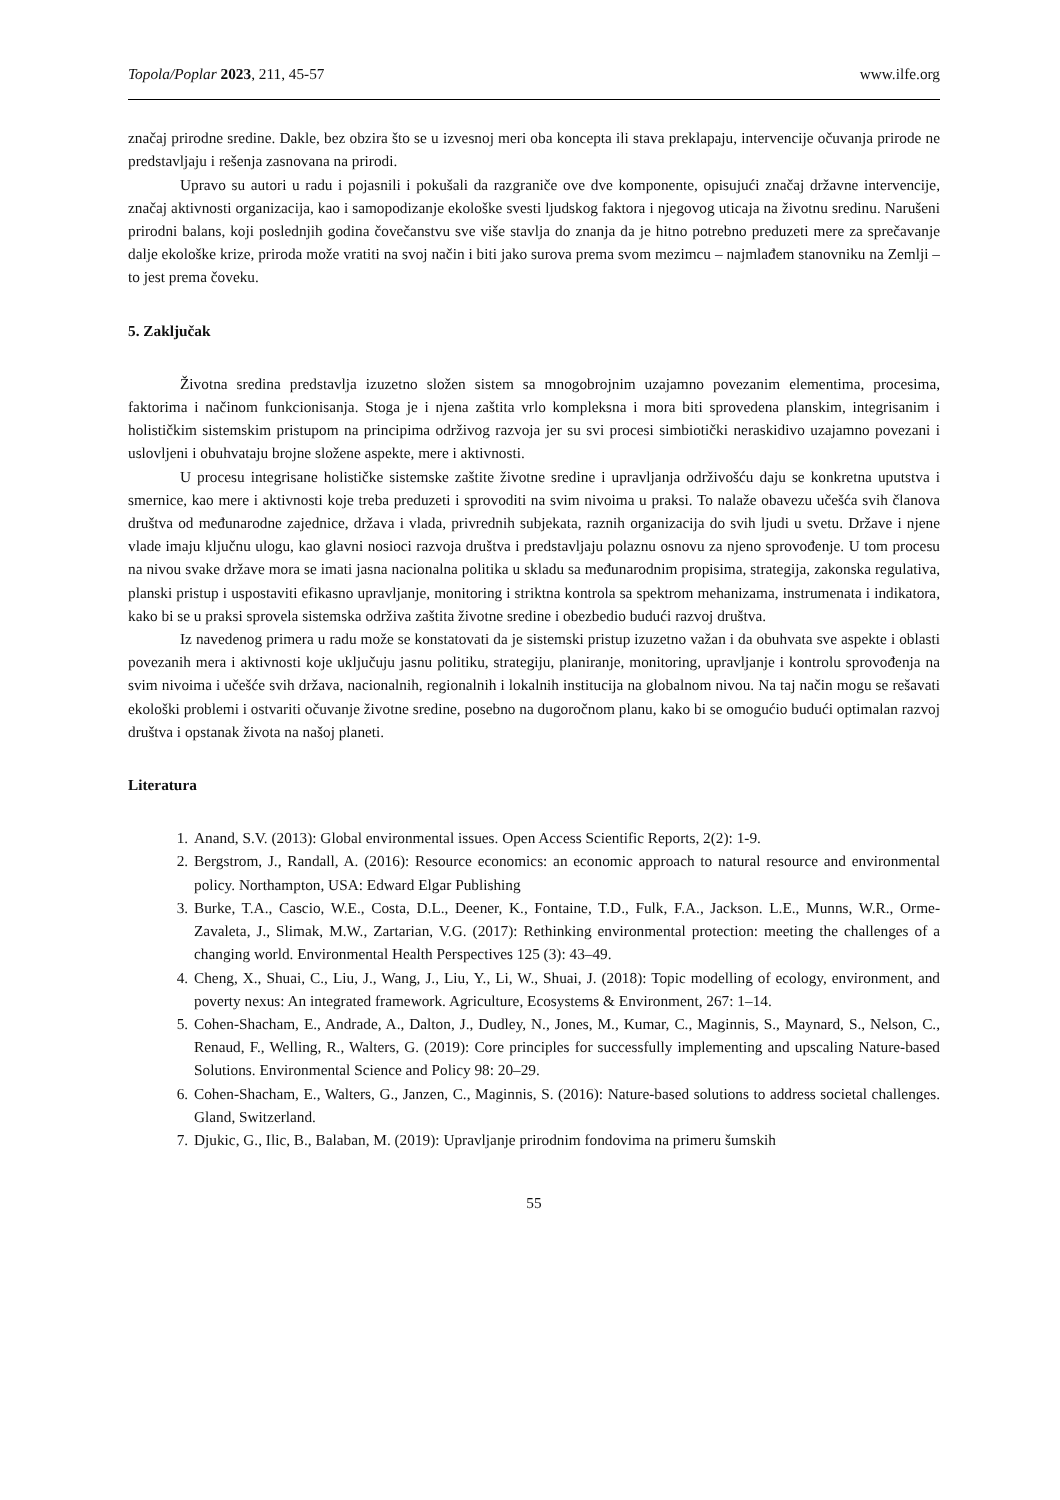Topola/Poplar 2023, 211, 45-57 www.ilfe.org
značaj prirodne sredine. Dakle, bez obzira što se u izvesnoj meri oba koncepta ili stava preklapaju, intervencije očuvanja prirode ne predstavljaju i rešenja zasnovana na prirodi.
Upravo su autori u radu i pojasnili i pokušali da razgraniče ove dve komponente, opisujući značaj državne intervencije, značaj aktivnosti organizacija, kao i samopodizanje ekološke svesti ljudskog faktora i njegovog uticaja na životnu sredinu. Narušeni prirodni balans, koji poslednjih godina čovečanstvu sve više stavlja do znanja da je hitno potrebno preduzeti mere za sprečavanje dalje ekološke krize, priroda može vratiti na svoj način i biti jako surova prema svom mezimcu – najmlađem stanovniku na Zemlji – to jest prema čoveku.
5. Zaključak
Životna sredina predstavlja izuzetno složen sistem sa mnogobrojnim uzajamno povezanim elementima, procesima, faktorima i načinom funkcionisanja. Stoga je i njena zaštita vrlo kompleksna i mora biti sprovedena planskim, integrisanim i holističkim sistemskim pristupom na principima održivog razvoja jer su svi procesi simbiotički neraskidivo uzajamno povezani i uslovljeni i obuhvataju brojne složene aspekte, mere i aktivnosti.
U procesu integrisane holističke sistemske zaštite životne sredine i upravljanja održivošću daju se konkretna uputstva i smernice, kao mere i aktivnosti koje treba preduzeti i sprovoditi na svim nivoima u praksi. To nalaže obavezu učešća svih članova društva od međunarodne zajednice, država i vlada, privrednih subjekata, raznih organizacija do svih ljudi u svetu. Države i njene vlade imaju ključnu ulogu, kao glavni nosioci razvoja društva i predstavljaju polaznu osnovu za njeno sprovođenje. U tom procesu na nivou svake države mora se imati jasna nacionalna politika u skladu sa međunarodnim propisima, strategija, zakonska regulativa, planski pristup i uspostaviti efikasno upravljanje, monitoring i striktna kontrola sa spektrom mehanizama, instrumenata i indikatora, kako bi se u praksi sprovela sistemska održiva zaštita životne sredine i obezbedio budući razvoj društva.
Iz navedenog primera u radu može se konstatovati da je sistemski pristup izuzetno važan i da obuhvata sve aspekte i oblasti povezanih mera i aktivnosti koje uključuju jasnu politiku, strategiju, planiranje, monitoring, upravljanje i kontrolu sprovođenja na svim nivoima i učešće svih država, nacionalnih, regionalnih i lokalnih institucija na globalnom nivou. Na taj način mogu se rešavati ekološki problemi i ostvariti očuvanje životne sredine, posebno na dugoročnom planu, kako bi se omogućio budući optimalan razvoj društva i opstanak života na našoj planeti.
Literatura
1. Anand, S.V. (2013): Global environmental issues. Open Access Scientific Reports, 2(2): 1-9.
2. Bergstrom, J., Randall, A. (2016): Resource economics: an economic approach to natural resource and environmental policy. Northampton, USA: Edward Elgar Publishing
3. Burke, T.A., Cascio, W.E., Costa, D.L., Deener, K., Fontaine, T.D., Fulk, F.A., Jackson. L.E., Munns, W.R., Orme-Zavaleta, J., Slimak, M.W., Zartarian, V.G. (2017): Rethinking environmental protection: meeting the challenges of a changing world. Environmental Health Perspectives 125 (3): 43–49.
4. Cheng, X., Shuai, C., Liu, J., Wang, J., Liu, Y., Li, W., Shuai, J. (2018): Topic modelling of ecology, environment, and poverty nexus: An integrated framework. Agriculture, Ecosystems & Environment, 267: 1–14.
5. Cohen-Shacham, E., Andrade, A., Dalton, J., Dudley, N., Jones, M., Kumar, C., Maginnis, S., Maynard, S., Nelson, C., Renaud, F., Welling, R., Walters, G. (2019): Core principles for successfully implementing and upscaling Nature-based Solutions. Environmental Science and Policy 98: 20–29.
6. Cohen-Shacham, E., Walters, G., Janzen, C., Maginnis, S. (2016): Nature-based solutions to address societal challenges. Gland, Switzerland.
7. Djukic, G., Ilic, B., Balaban, M. (2019): Upravljanje prirodnim fondovima na primeru šumskih
55